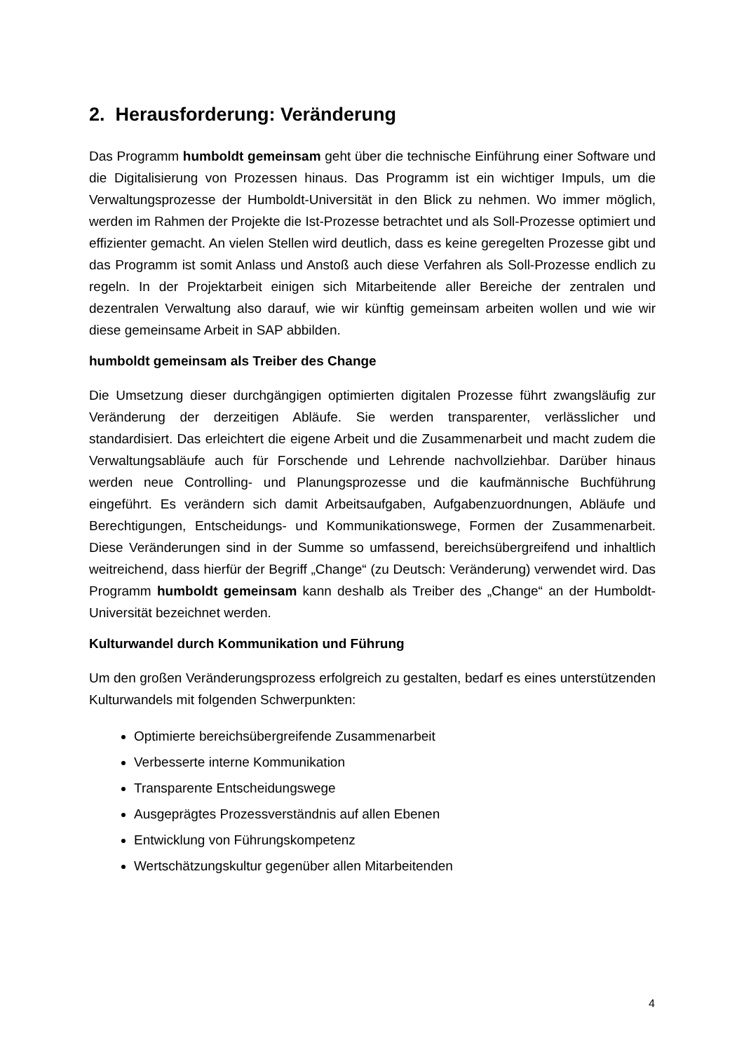2. Herausforderung: Veränderung
Das Programm humboldt gemeinsam geht über die technische Einführung einer Software und die Digitalisierung von Prozessen hinaus. Das Programm ist ein wichtiger Impuls, um die Verwaltungsprozesse der Humboldt-Universität in den Blick zu nehmen. Wo immer möglich, werden im Rahmen der Projekte die Ist-Prozesse betrachtet und als Soll-Prozesse optimiert und effizienter gemacht. An vielen Stellen wird deutlich, dass es keine geregelten Prozesse gibt und das Programm ist somit Anlass und Anstoß auch diese Verfahren als Soll-Prozesse endlich zu regeln. In der Projektarbeit einigen sich Mitarbeitende aller Bereiche der zentralen und dezentralen Verwaltung also darauf, wie wir künftig gemeinsam arbeiten wollen und wie wir diese gemeinsame Arbeit in SAP abbilden.
humboldt gemeinsam als Treiber des Change
Die Umsetzung dieser durchgängigen optimierten digitalen Prozesse führt zwangsläufig zur Veränderung der derzeitigen Abläufe. Sie werden transparenter, verlässlicher und standardisiert. Das erleichtert die eigene Arbeit und die Zusammenarbeit und macht zudem die Verwaltungsabläufe auch für Forschende und Lehrende nachvollziehbar. Darüber hinaus werden neue Controlling- und Planungsprozesse und die kaufmännische Buchführung eingeführt. Es verändern sich damit Arbeitsaufgaben, Aufgabenzuordnungen, Abläufe und Berechtigungen, Entscheidungs- und Kommunikationswege, Formen der Zusammenarbeit. Diese Veränderungen sind in der Summe so umfassend, bereichsübergreifend und inhaltlich weitreichend, dass hierfür der Begriff „Change“ (zu Deutsch: Veränderung) verwendet wird. Das Programm humboldt gemeinsam kann deshalb als Treiber des „Change“ an der Humboldt-Universität bezeichnet werden.
Kulturwandel durch Kommunikation und Führung
Um den großen Veränderungsprozess erfolgreich zu gestalten, bedarf es eines unterstützenden Kulturwandels mit folgenden Schwerpunkten:
Optimierte bereichsübergreifende Zusammenarbeit
Verbesserte interne Kommunikation
Transparente Entscheidungswege
Ausgeprägtes Prozessverständnis auf allen Ebenen
Entwicklung von Führungskompetenz
Wertschätzungskultur gegenüber allen Mitarbeitenden
4